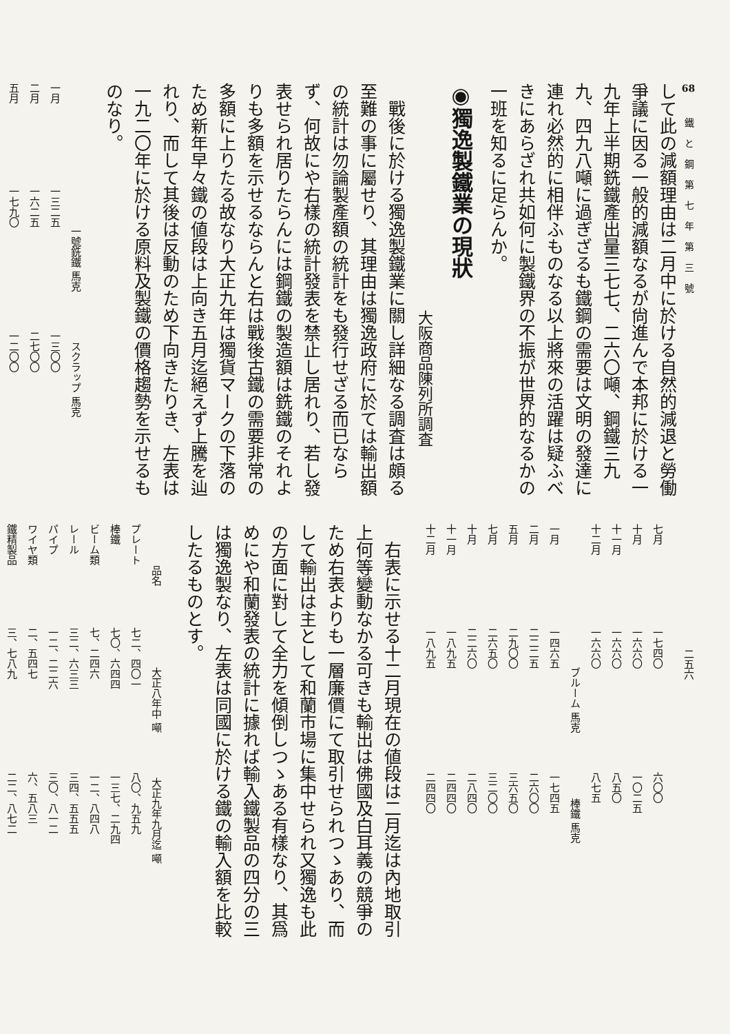68
鐵と鋼第七年第三號
二五六
して此の減額理由は二月中に於ける自然的減退と勞働爭議に因る一般的減額なるが尙進んで本邦に於ける一九年上半期銑鐵產出量三七七、二六〇噸、鋼鐵三九九、四九八噸に過ぎざるも鐵鋼の需要は文明の發達に連れ必然的に相伴ふものなる以上將來の活躍は疑ふべきにあらざれ共如何に製鐵界の不振が世界的なるかの一班を知るに足らんか。
◉獨逸製鐵業の現狀
大阪商品陳列所調査
戰後に於ける獨逸製鐵業に關し詳細なる調査は頗る至難の事に屬せり、其理由は獨逸政府に於ては輸出額の統計は勿論製產額の統計をも發行せざる而已ならず、何故にや右樣の統計發表を禁止し居れり、若し發表せられ居りたらんには鋼鐵の製造額は銑鐵のそれよりも多額を示せるならんと右は戰後古鐵の需要非常の多額に上りたる故なり大正九年は獨貨マークの下落のため新年早々鐵の値段は上向き五月迄絕えず上騰を辿れり、而して其後は反動のため下向きたりき、左表は一九二〇年に於ける原料及製鐵の價格趨勢を示せるものなり。
| | 一號銑鐵 馬克 | スクラップ 馬克 |
| --- | --- | --- |
| 一月 | 一三二五 | 一三〇〇 |
| 二月 | 一六二五 | 二七〇〇 |
| 五月 | 一七九〇 | 一二〇〇 |
| 七月 | 一七四〇 | 六〇〇 |
| 十月 | 一六六〇 | 一〇二五 |
| 十一月 | 一六六〇 | 八五〇 |
| 十二月 | 一六六〇 | 八七五 |
| | ブルーム 馬克 | 棒鐵 馬克 |
| 一月 | 一四六五 | 一七四五 |
| 二月 | 二二二五 | 二六〇〇 |
| 五月 | 二九〇〇 | 三六五〇 |
| 七月 | 二六五〇 | 三二〇〇 |
| 十月 | 二二六〇 | 二八四〇 |
| 十一月 | 一八九五 | 二四四〇 |
| 十二月 | 一八九五 | 二四四〇 |
右表に示せる十二月現在の値段は二月迄は內地取引上何等變動なかる可きも輸出は佛國及白耳義の競爭のため右表よりも一層廉價にて取引せられつゝあり、而して輸出は主として和蘭市場に集中せられ又獨逸も此の方面に對して全力を傾倒しつゝある有樣なり、其爲めにや和蘭發表の統計に據れば輸入鐵製品の四分の三は獨逸製なり、左表は同國に於ける鐵の輸入額を比較したるものとす。
| 品名 | 大正八年中 噸 | 大正九年九月迄 噸 |
| --- | --- | --- |
| プレート | 七二、四〇一 | 八〇、九五九 |
| 棒鐵 | 七〇、六四四 | 一三七、二九四 |
| ビーム類 | 七、二四六 | 一二、八四八 |
| レール | 三二、六三三 | 三四、五五五 |
| パイプ | 一二、二二六 | 三〇、八一二 |
| ワイヤ類 | 二、五四七 | 六、五八三 |
| 鐵精製品 | 三、七八九 | 二二、八七二 |